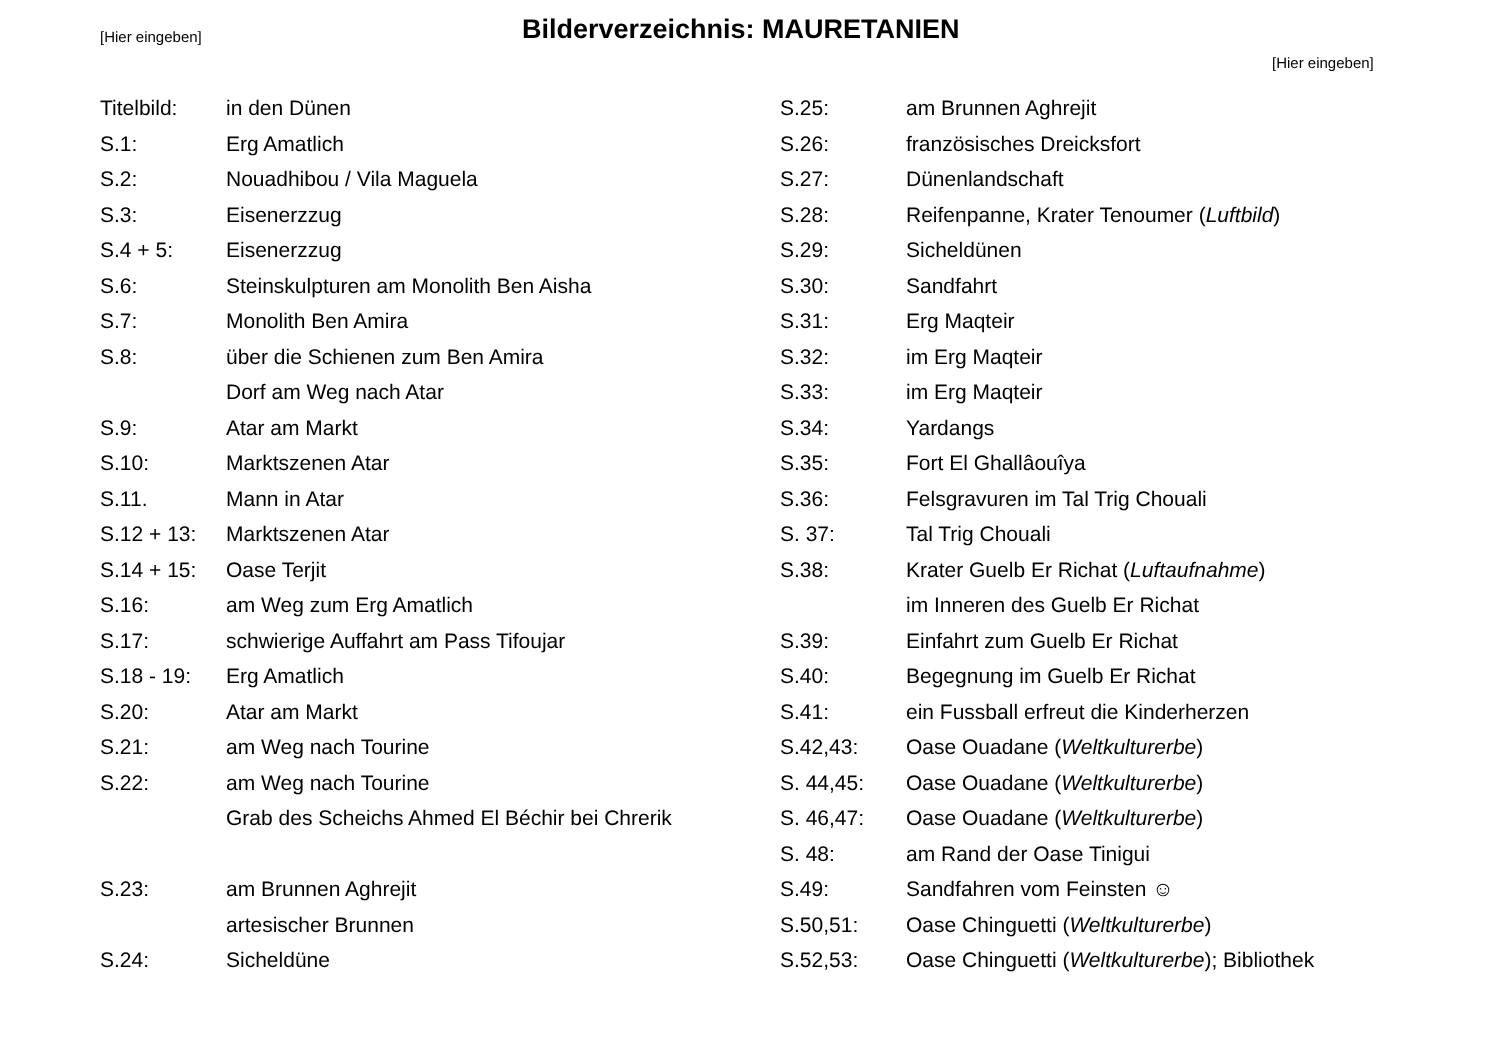[Hier eingeben] Bilderverzeichnis: MAURETANIEN
[Hier eingeben]
Titelbild: in den Dünen
S.1: Erg Amatlich
S.2: Nouadhibou / Vila Maguela
S.3: Eisenerzzug
S.4 + 5: Eisenerzzug
S.6: Steinskulpturen am Monolith Ben Aisha
S.7: Monolith Ben Amira
S.8: über die Schienen zum Ben Amira
Dorf am Weg nach Atar
S.9: Atar am Markt
S.10: Marktszenen Atar
S.11. Mann in Atar
S.12 + 13: Marktszenen Atar
S.14 + 15: Oase Terjit
S.16: am Weg zum Erg Amatlich
S.17: schwierige Auffahrt am Pass Tifoujar
S.18 - 19: Erg Amatlich
S.20: Atar am Markt
S.21: am Weg nach Tourine
S.22: am Weg nach Tourine
Grab des Scheichs Ahmed El Béchir bei Chrerik
S.23: am Brunnen Aghrejit
artesischer Brunnen
S.24: Sicheldüne
S.25: am Brunnen Aghrejit
S.26: französisches Dreicksfort
S.27: Dünenlandschaft
S.28: Reifenpanne, Krater Tenoumer (Luftbild)
S.29: Sicheldünen
S.30: Sandfahrt
S.31: Erg Maqteir
S.32: im Erg Maqteir
S.33: im Erg Maqteir
S.34: Yardangs
S.35: Fort El Ghallâouîya
S.36: Felsgravuren im Tal Trig Chouali
S. 37: Tal Trig Chouali
S.38: Krater Guelb Er Richat (Luftaufnahme)
im Inneren des Guelb Er Richat
S.39: Einfahrt zum Guelb Er Richat
S.40: Begegnung im Guelb Er Richat
S.41: ein Fussball erfreut die Kinderherzen
S.42,43: Oase Ouadane (Weltkulturerbe)
S. 44,45: Oase Ouadane (Weltkulturerbe)
S. 46,47: Oase Ouadane (Weltkulturerbe)
S. 48: am Rand der Oase Tinigui
S.49: Sandfahren vom Feinsten ☺
S.50,51: Oase Chinguetti (Weltkulturerbe)
S.52,53: Oase Chinguetti (Weltkulturerbe); Bibliothek